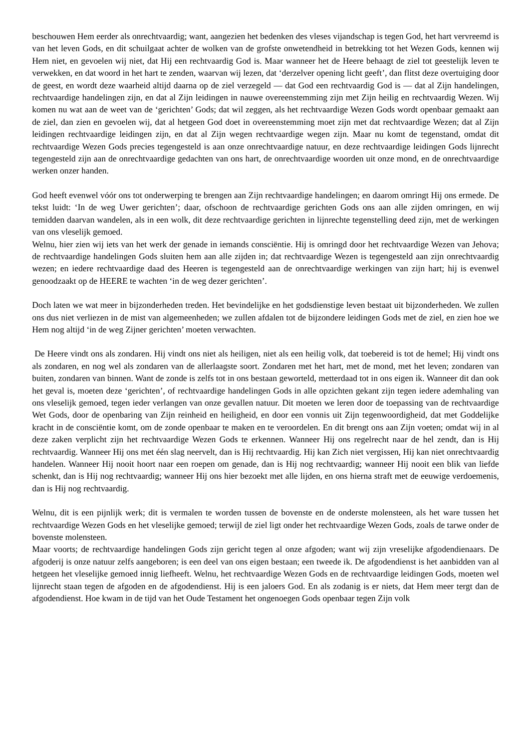beschouwen Hem eerder als onrechtvaardig; want, aangezien het bedenken des vleses vijandschap is tegen God, het hart vervreemd is van het leven Gods, en dit schuilgaat achter de wolken van de grofste onwetendheid in betrekking tot het Wezen Gods, kennen wij Hem niet, en gevoelen wij niet, dat Hij een rechtvaardig God is. Maar wanneer het de Heere behaagt de ziel tot geestelijk leven te verwekken, en dat woord in het hart te zenden, waarvan wij lezen, dat ‘derzelver opening licht geeft’, dan flitst deze overtuiging door de geest, en wordt deze waarheid altijd daarna op de ziel verzegeld — dat God een rechtvaardig God is — dat al Zijn handelingen, rechtvaardige handelingen zijn, en dat al Zijn leidingen in nauwe overeenstemming zijn met Zijn heilig en rechtvaardig Wezen. Wij komen nu wat aan de weet van de ‘gerichten’ Gods; dat wil zeggen, als het rechtvaardige Wezen Gods wordt openbaar gemaakt aan de ziel, dan zien en gevoelen wij, dat al hetgeen God doet in overeenstemming moet zijn met dat rechtvaardige Wezen; dat al Zijn leidingen rechtvaardige leidingen zijn, en dat al Zijn wegen rechtvaardige wegen zijn. Maar nu komt de tegenstand, omdat dit rechtvaardige Wezen Gods precies tegengesteld is aan onze onrechtvaardige natuur, en deze rechtvaardige leidingen Gods lijnrecht tegengesteld zijn aan de onrechtvaardige gedachten van ons hart, de onrechtvaardige woorden uit onze mond, en de onrechtvaardige werken onzer handen.
God heeft evenwel vóór ons tot onderwerping te brengen aan Zijn rechtvaardige handelingen; en daarom omringt Hij ons ermede. De tekst luidt: ‘In de weg Uwer gerichten’; daar, ofschoon de rechtvaardige gerichten Gods ons aan alle zijden omringen, en wij temidden daarvan wandelen, als in een wolk, dit deze rechtvaardige gerichten in lijnrechte tegenstelling deed zijn, met de werkingen van ons vleselijk gemoed.
Welnu, hier zien wij iets van het werk der genade in iemands consciëntie. Hij is omringd door het rechtvaardige Wezen van Jehova; de rechtvaardige handelingen Gods sluiten hem aan alle zijden in; dat rechtvaardige Wezen is tegengesteld aan zijn onrechtvaardig wezen; en iedere rechtvaardige daad des Heeren is tegengesteld aan de onrechtvaardige werkingen van zijn hart; hij is evenwel genoodzaakt op de HEERE te wachten ‘in de weg dezer gerichten’.
Doch laten we wat meer in bijzonderheden treden. Het bevindelijke en het godsdienstige leven bestaat uit bijzonderheden. We zullen ons dus niet verliezen in de mist van algemeenheden; we zullen afdalen tot de bijzondere leidingen Gods met de ziel, en zien hoe we Hem nog altijd ‘in de weg Zijner gerichten’ moeten verwachten.
De Heere vindt ons als zondaren. Hij vindt ons niet als heiligen, niet als een heilig volk, dat toebereid is tot de hemel; Hij vindt ons als zondaren, en nog wel als zondaren van de allerlaagste soort. Zondaren met het hart, met de mond, met het leven; zondaren van buiten, zondaren van binnen. Want de zonde is zelfs tot in ons bestaan geworteld, metterdaad tot in ons eigen ik. Wanneer dit dan ook het geval is, moeten deze ‘gerichten’, of rechtvaardige handelingen Gods in alle opzichten gekant zijn tegen iedere ademhaling van ons vleselijk gemoed, tegen ieder verlangen van onze gevallen natuur. Dit moeten we leren door de toepassing van de rechtvaardige Wet Gods, door de openbaring van Zijn reinheid en heiligheid, en door een vonnis uit Zijn tegenwoordigheid, dat met Goddelijke kracht in de consciëntie komt, om de zonde openbaar te maken en te veroordelen. En dit brengt ons aan Zijn voeten; omdat wij in al deze zaken verplicht zijn het rechtvaardige Wezen Gods te erkennen. Wanneer Hij ons regelrecht naar de hel zendt, dan is Hij rechtvaardig. Wanneer Hij ons met één slag neervelt, dan is Hij rechtvaardig. Hij kan Zich niet vergissen, Hij kan niet onrechtvaardig handelen. Wanneer Hij nooit hoort naar een roepen om genade, dan is Hij nog rechtvaardig; wanneer Hij nooit een blik van liefde schenkt, dan is Hij nog rechtvaardig; wanneer Hij ons hier bezoekt met alle lijden, en ons hierna straft met de eeuwige verdoemenis, dan is Hij nog rechtvaardig.
Welnu, dit is een pijnlijk werk; dit is vermalen te worden tussen de bovenste en de onderste molensteen, als het ware tussen het rechtvaardige Wezen Gods en het vleselijke gemoed; terwijl de ziel ligt onder het rechtvaardige Wezen Gods, zoals de tarwe onder de bovenste molensteen.
Maar voorts; de rechtvaardige handelingen Gods zijn gericht tegen al onze afgoden; want wij zijn vreselijke afgodendienaars. De afgoderij is onze natuur zelfs aangeboren; is een deel van ons eigen bestaan; een tweede ik. De afgodendienst is het aanbidden van al hetgeen het vleselijke gemoed innig liefheeft. Welnu, het rechtvaardige Wezen Gods en de rechtvaardige leidingen Gods, moeten wel lijnrecht staan tegen de afgoden en de afgodendienst. Hij is een jaloers God. En als zodanig is er niets, dat Hem meer tergt dan de afgodendienst. Hoe kwam in de tijd van het Oude Testament het ongenoegen Gods openbaar tegen Zijn volk